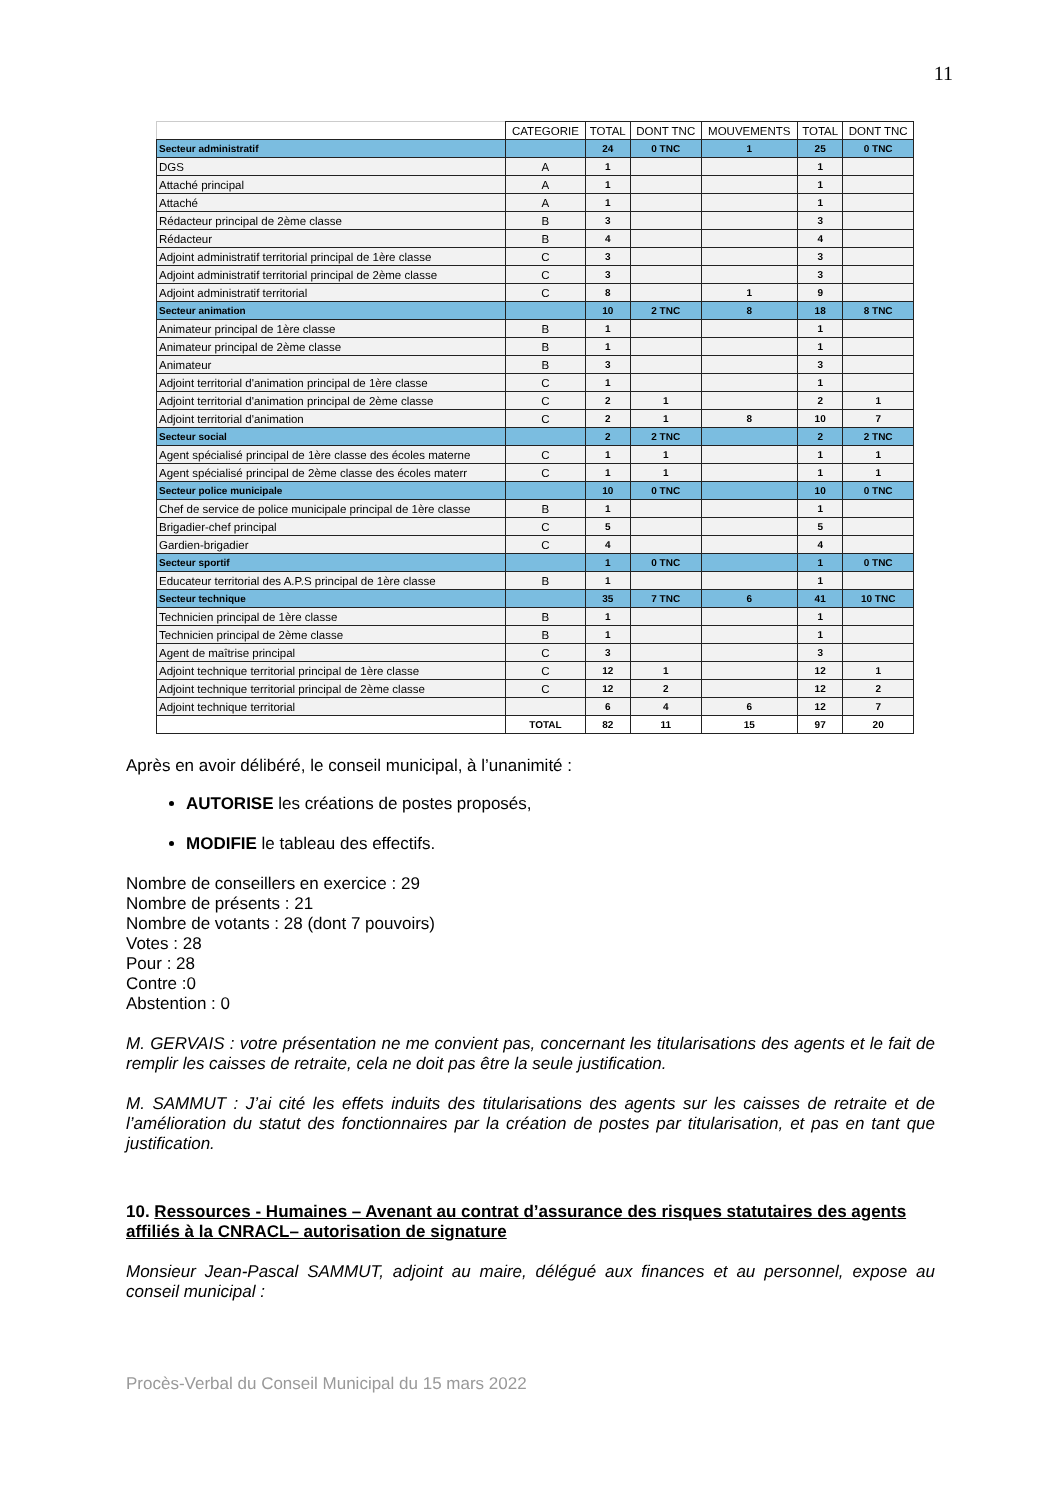11
| | CATEGORIE | TOTAL | DONT TNC | MOUVEMENTS | TOTAL | DONT TNC |
| --- | --- | --- | --- | --- | --- | --- |
| Secteur administratif | | 24 | 0 TNC | 1 | 25 | 0 TNC |
| DGS | A | 1 | | | 1 | |
| Attaché principal | A | 1 | | | 1 | |
| Attaché | A | 1 | | | 1 | |
| Rédacteur principal de 2ème classe | B | 3 | | | 3 | |
| Rédacteur | B | 4 | | | 4 | |
| Adjoint administratif territorial principal de 1ère classe | C | 3 | | | 3 | |
| Adjoint administratif territorial principal de 2ème classe | C | 3 | | | 3 | |
| Adjoint administratif territorial | C | 8 | | 1 | 9 | |
| Secteur animation | | 10 | 2 TNC | 8 | 18 | 8 TNC |
| Animateur principal de 1ère classe | B | 1 | | | 1 | |
| Animateur principal de 2ème classe | B | 1 | | | 1 | |
| Animateur | B | 3 | | | 3 | |
| Adjoint territorial d'animation principal de 1ère classe | C | 1 | | | 1 | |
| Adjoint territorial d'animation principal de 2ème classe | C | 2 | 1 | | 2 | 1 |
| Adjoint territorial d'animation | C | 2 | 1 | 8 | 10 | 7 |
| Secteur social | | 2 | 2 TNC | | 2 | 2 TNC |
| Agent spécialisé principal de 1ère classe des écoles materne | C | 1 | 1 | | 1 | 1 |
| Agent spécialisé principal de 2ème classe des écoles materr | C | 1 | 1 | | 1 | 1 |
| Secteur police municipale | | 10 | 0 TNC | | 10 | 0 TNC |
| Chef de service de police municipale principal de 1ère classe | B | 1 | | | 1 | |
| Brigadier-chef principal | C | 5 | | | 5 | |
| Gardien-brigadier | C | 4 | | | 4 | |
| Secteur sportif | | 1 | 0 TNC | | 1 | 0 TNC |
| Educateur territorial des A.P.S principal de 1ère classe | B | 1 | | | 1 | |
| Secteur technique | | 35 | 7 TNC | 6 | 41 | 10 TNC |
| Technicien principal de 1ère classe | B | 1 | | | 1 | |
| Technicien principal de 2ème classe | B | 1 | | | 1 | |
| Agent de maîtrise principal | C | 3 | | | 3 | |
| Adjoint technique territorial principal de 1ère classe | C | 12 | 1 | | 12 | 1 |
| Adjoint technique territorial principal de 2ème classe | C | 12 | 2 | | 12 | 2 |
| Adjoint technique territorial | | 6 | 4 | 6 | 12 | 7 |
| | TOTAL | 82 | 11 | 15 | 97 | 20 |
Après en avoir délibéré, le conseil municipal, à l’unanimité :
AUTORISE les créations de postes proposés,
MODIFIE le tableau des effectifs.
Nombre de conseillers en exercice : 29
Nombre de présents : 21
Nombre de votants : 28 (dont 7 pouvoirs)
Votes : 28
Pour : 28
Contre :0
Abstention : 0
M. GERVAIS : votre présentation ne me convient pas, concernant les titularisations des agents et le fait de remplir les caisses de retraite, cela ne doit pas être la seule justification.
M. SAMMUT : J’ai cité les effets induits des titularisations des agents sur les caisses de retraite et de l’amélioration du statut des fonctionnaires par la création de postes par titularisation, et pas en tant que justification.
10. Ressources - Humaines – Avenant au contrat d’assurance des risques statutaires des agents affiliés à la CNRACL– autorisation de signature
Monsieur Jean-Pascal SAMMUT, adjoint au maire, délégué aux finances et au personnel, expose au conseil municipal :
Procès-Verbal du Conseil Municipal du 15 mars 2022